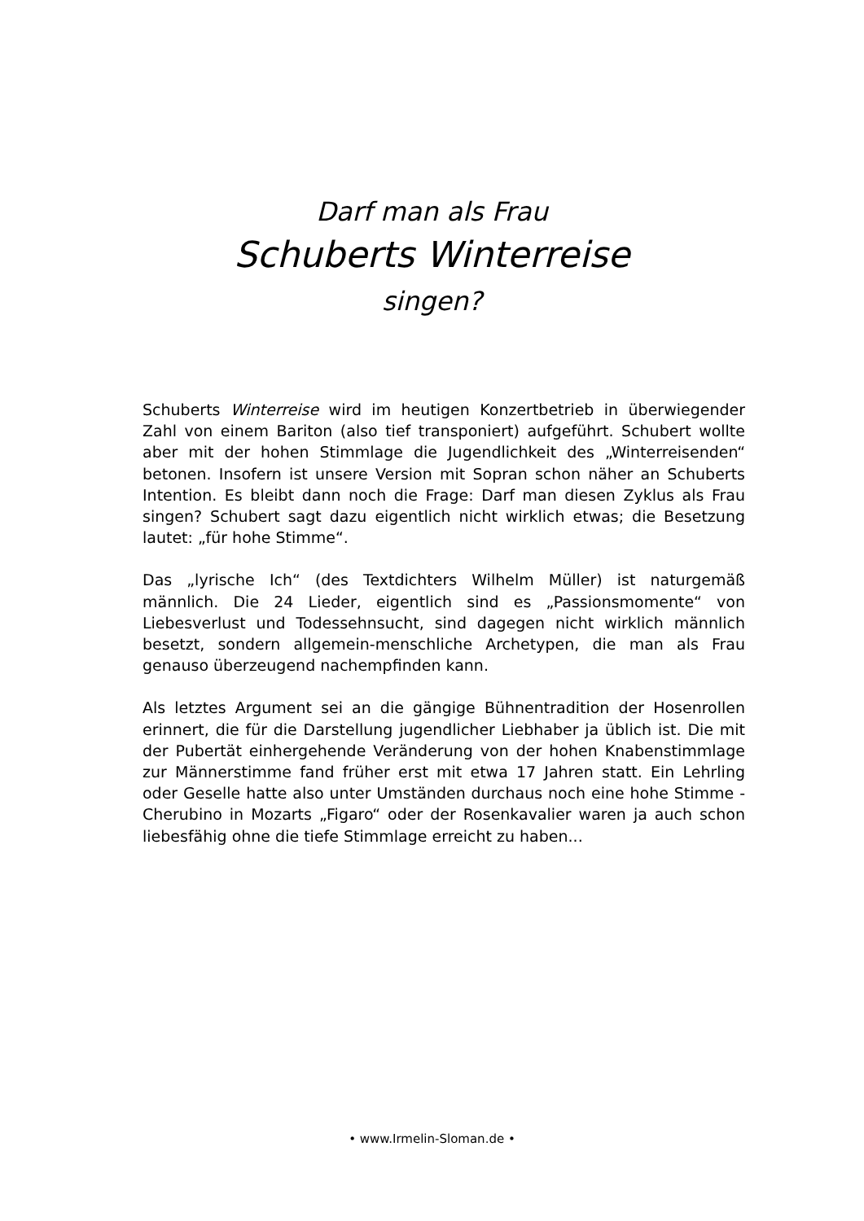Darf man als Frau
Schuberts Winterreise
singen?
Schuberts Winterreise wird im heutigen Konzertbetrieb in überwiegender Zahl von einem Bariton (also tief transponiert) aufgeführt. Schubert wollte aber mit der hohen Stimmlage die Jugendlichkeit des „Winterreisenden“ betonen. Insofern ist unsere Version mit Sopran schon näher an Schuberts Intention. Es bleibt dann noch die Frage: Darf man diesen Zyklus als Frau singen? Schubert sagt dazu eigentlich nicht wirklich etwas; die Besetzung lautet: „für hohe Stimme“.
Das „lyrische Ich“ (des Textdichters Wilhelm Müller) ist naturgemäß männlich. Die 24 Lieder, eigentlich sind es „Passionsmomente“ von Liebesverlust und Todessehnsucht, sind dagegen nicht wirklich männlich besetzt, sondern allgemein-menschliche Archetypen, die man als Frau genauso überzeugend nachempfinden kann.
Als letztes Argument sei an die gängige Bühnentradition der Hosenrollen erinnert, die für die Darstellung jugendlicher Liebhaber ja üblich ist. Die mit der Pubertät einhergehende Veränderung von der hohen Knabenstimmlage zur Männerstimme fand früher erst mit etwa 17 Jahren statt. Ein Lehrling oder Geselle hatte also unter Umständen durchaus noch eine hohe Stimme - Cherubino in Mozarts „Figaro“ oder der Rosenkavalier waren ja auch schon liebesfähig ohne die tiefe Stimmlage erreicht zu haben...
• www.Irmelin-Sloman.de •